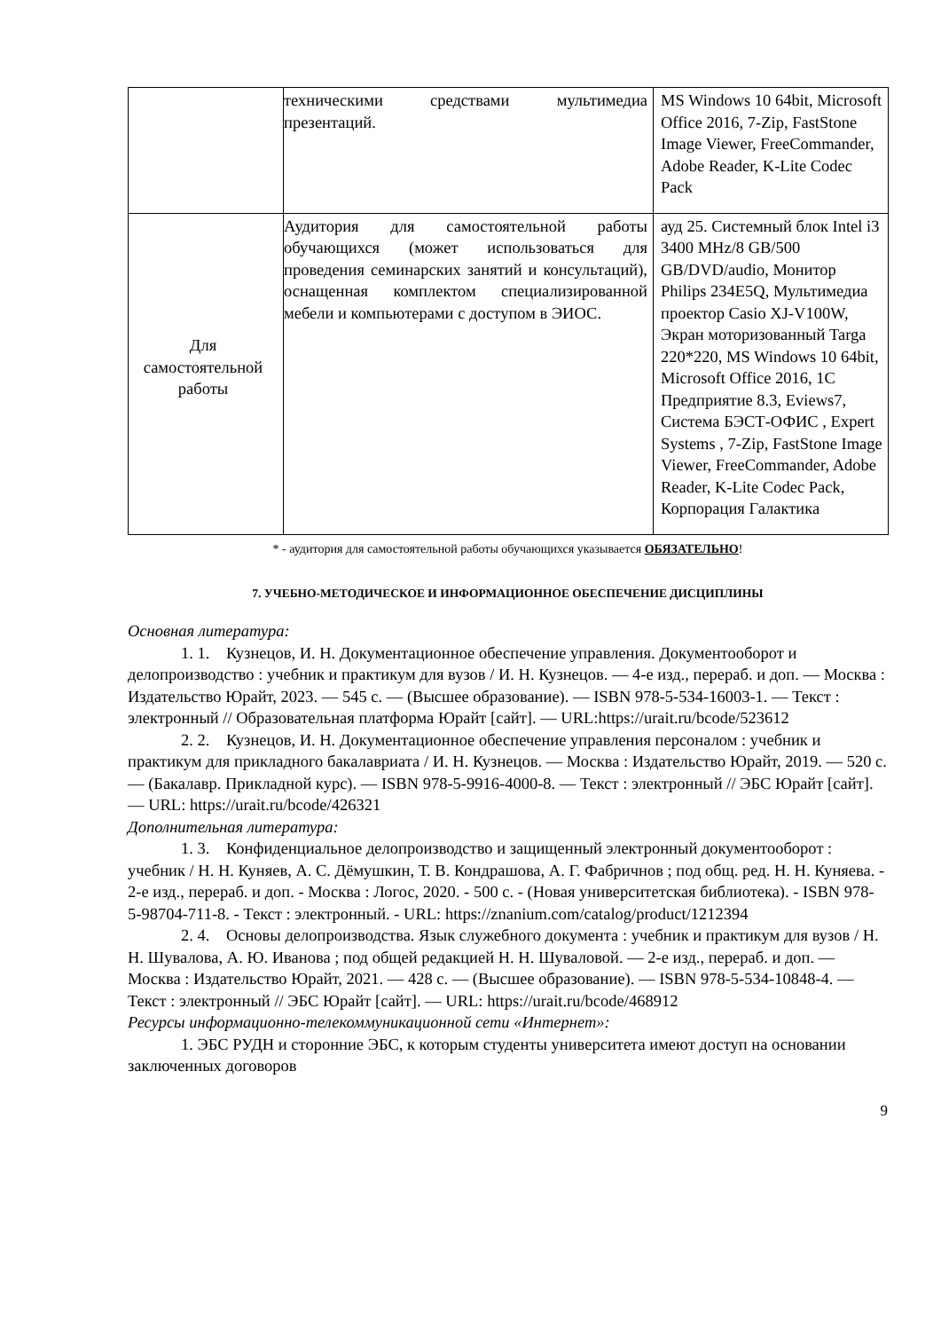| | техническими средствами мультимедиа презентаций. | MS Windows 10 64bit, Microsoft Office 2016, 7-Zip, FastStone Image Viewer, FreeCommander, Adobe Reader, K-Lite Codec Pack |
| Для самостоятельной работы | Аудитория для самостоятельной работы обучающихся (может использоваться для проведения семинарских занятий и консультаций), оснащенная комплектом специализированной мебели и компьютерами с доступом в ЭИОС. | ауд 25. Системный блок Intel i3 3400 MHz/8 GB/500 GB/DVD/audio, Монитор Philips 234E5Q, Мультимедиа проектор Casio XJ-V100W, Экран моторизованный Targa 220*220, MS Windows 10 64bit, Microsoft Office 2016, 1С Предприятие 8.3, Eviews7, Система БЭСТ-ОФИС , Expert Systems , 7-Zip, FastStone Image Viewer, FreeCommander, Adobe Reader, K-Lite Codec Pack, Корпорация Галактика |
* - аудитория для самостоятельной работы обучающихся указывается ОБЯЗАТЕЛЬНО!
7. УЧЕБНО-МЕТОДИЧЕСКОЕ И ИНФОРМАЦИОННОЕ ОБЕСПЕЧЕНИЕ ДИСЦИПЛИНЫ
Основная литература:
1. 1. Кузнецов, И. Н. Документационное обеспечение управления. Документооборот и делопроизводство : учебник и практикум для вузов / И. Н. Кузнецов. — 4-е изд., перераб. и доп. — Москва : Издательство Юрайт, 2023. — 545 с. — (Высшее образование). — ISBN 978-5-534-16003-1. — Текст : электронный // Образовательная платформа Юрайт [сайт]. — URL:https://urait.ru/bcode/523612
2. 2. Кузнецов, И. Н. Документационное обеспечение управления персоналом : учебник и практикум для прикладного бакалавриата / И. Н. Кузнецов. — Москва : Издательство Юрайт, 2019. — 520 с. — (Бакалавр. Прикладной курс). — ISBN 978-5-9916-4000-8. — Текст : электронный // ЭБС Юрайт [сайт]. — URL: https://urait.ru/bcode/426321
Дополнительная литература:
1. 3. Конфиденциальное делопроизводство и защищенный электронный документооборот : учебник / Н. Н. Куняев, А. С. Дёмушкин, Т. В. Кондрашова, А. Г. Фабричнов ; под общ. ред. Н. Н. Куняева. - 2-е изд., перераб. и доп. - Москва : Логос, 2020. - 500 с. - (Новая университетская библиотека). - ISBN 978-5-98704-711-8. - Текст : электронный. - URL: https://znanium.com/catalog/product/1212394
2. 4. Основы делопроизводства. Язык служебного документа : учебник и практикум для вузов / Н. Н. Шувалова, А. Ю. Иванова ; под общей редакцией Н. Н. Шуваловой. — 2-е изд., перераб. и доп. — Москва : Издательство Юрайт, 2021. — 428 с. — (Высшее образование). — ISBN 978-5-534-10848-4. — Текст : электронный // ЭБС Юрайт [сайт]. — URL: https://urait.ru/bcode/468912
Ресурсы информационно-телекоммуникационной сети «Интернет»:
1. ЭБС РУДН и сторонние ЭБС, к которым студенты университета имеют доступ на основании заключенных договоров
9